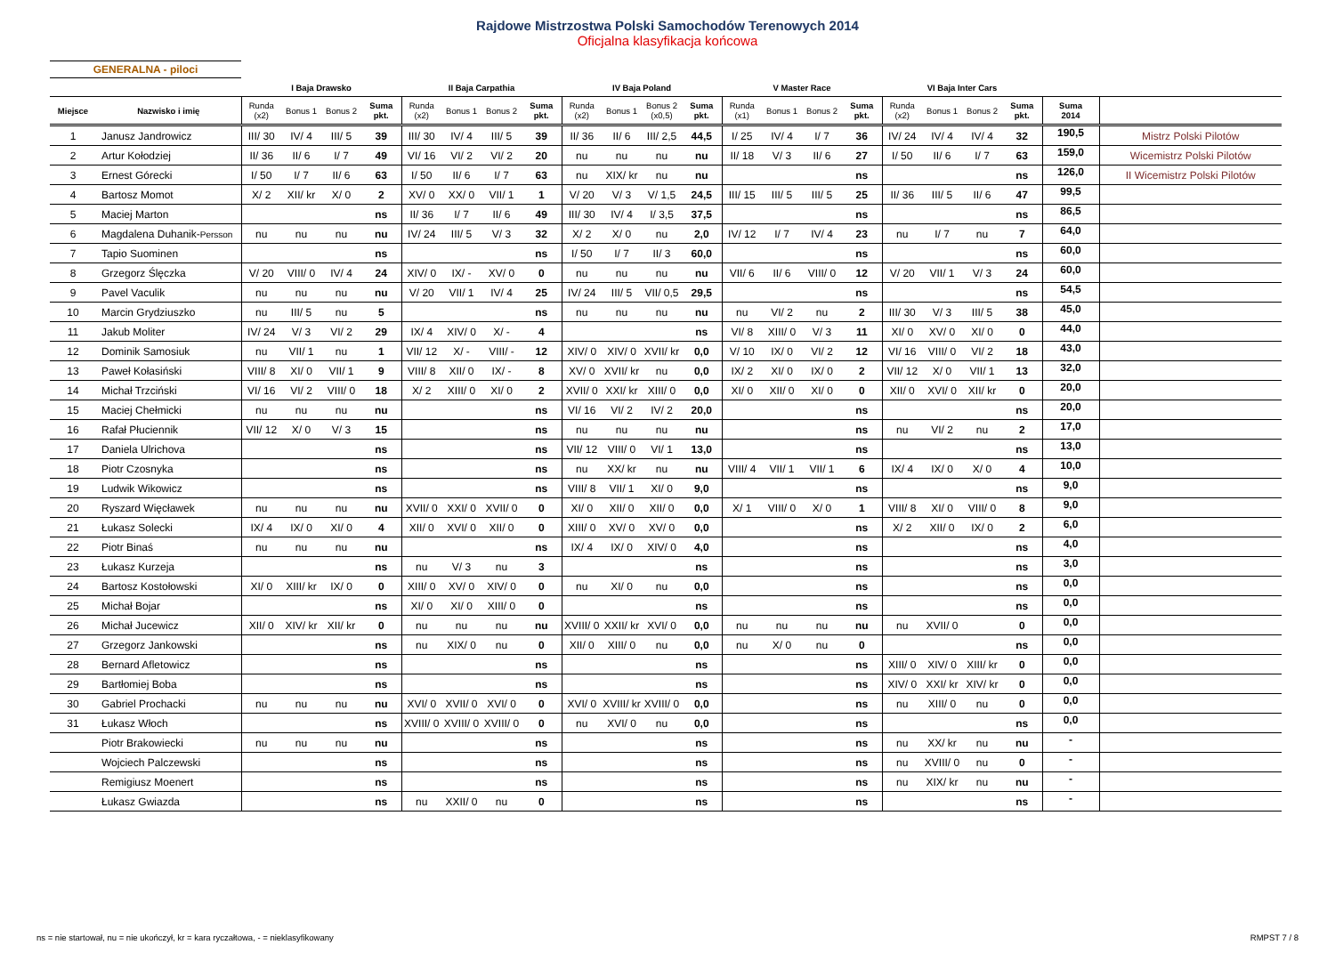Rajdowe Mistrzostwa Polski Samochodów Terenowych 2014
Oficjalna klasyfikacja końcowa
GENERALNA - piloci
| | | I Baja Drawsko | | | | II Baja Carpathia | | | | IV Baja Poland | | | | V Master Race | | | | VI Baja Inter Cars | | | | | |
| --- | --- | --- | --- | --- | --- | --- | --- | --- | --- | --- | --- | --- | --- | --- | --- | --- | --- | --- | --- | --- | --- | --- | --- |
| Miejsce | Nazwisko i imię | Runda (x2) | Bonus 1 | Bonus 2 | Suma pkt. | Runda (x2) | Bonus 1 | Bonus 2 | Suma pkt. | Runda (x2) | Bonus 1 | Bonus 2 (x0,5) | Suma pkt. | Runda (x1) | Bonus 1 | Bonus 2 | Suma pkt. | Runda (x2) | Bonus 1 | Bonus 2 | Suma pkt. | Suma 2014 | |
| 1 | Janusz Jandrowicz | III/ 30 | IV/ 4 | III/ 5 | 39 | III/ 30 | IV/ 4 | III/ 5 | 39 | II/ 36 | II/ 6 | III/ 2,5 | 44,5 | I/ 25 | IV/ 4 | I/ 7 | 36 | IV/ 24 | IV/ 4 | IV/ 4 | 32 | 190,5 | Mistrz Polski Pilotów |
| 2 | Artur Kołodziej | II/ 36 | II/ 6 | I/ 7 | 49 | VI/ 16 | VI/ 2 | VI/ 2 | 20 | nu | nu | nu | nu | II/ 18 | V/ 3 | II/ 6 | 27 | I/ 50 | II/ 6 | I/ 7 | 63 | 159,0 | Wicemistrz Polski Pilotów |
| 3 | Ernest Górecki | I/ 50 | I/ 7 | II/ 6 | 63 | I/ 50 | II/ 6 | I/ 7 | 63 | nu | XIX/ kr | nu | nu | | | | ns | | | | ns | 126,0 | II Wicemistrz Polski Pilotów |
| 4 | Bartosz Momot | X/ 2 | XII/ kr | X/ 0 | 2 | XV/ 0 | XX/ 0 | VII/ 1 | 1 | V/ 20 | V/ 3 | V/ 1,5 | 24,5 | III/ 15 | III/ 5 | III/ 5 | 25 | II/ 36 | III/ 5 | II/ 6 | 47 | 99,5 | |
| 5 | Maciej Marton | | | | ns | II/ 36 | I/ 7 | II/ 6 | 49 | III/ 30 | IV/ 4 | I/ 3,5 | 37,5 | | | | ns | | | | ns | 86,5 | |
| 6 | Magdalena Duhanik- Persson | nu | nu | nu | nu | IV/ 24 | III/ 5 | V/ 3 | 32 | X/ 2 | X/ 0 | nu | 2,0 | IV/ 12 | I/ 7 | IV/ 4 | 23 | nu | I/ 7 | nu | 7 | 64,0 | |
| 7 | Tapio Suominen | | | | ns | | | | ns | I/ 50 | I/ 7 | II/ 3 | 60,0 | | | | ns | | | | ns | 60,0 | |
| 8 | Grzegorz Ślęczka | V/ 20 | VIII/ 0 | IV/ 4 | 24 | XIV/ 0 | IX/ - | XV/ 0 | 0 | nu | nu | nu | nu | VII/ 6 | II/ 6 | VIII/ 0 | 12 | V/ 20 | VII/ 1 | V/ 3 | 24 | 60,0 | |
| 9 | Pavel Vaculik | nu | nu | nu | nu | V/ 20 | VII/ 1 | IV/ 4 | 25 | IV/ 24 | III/ 5 | VII/ 0,5 | 29,5 | | | | ns | | | | ns | 54,5 | |
| 10 | Marcin Grydziuszko | nu | III/ 5 | nu | 5 | | | | ns | nu | nu | nu | nu | nu | VI/ 2 | nu | 2 | III/ 30 | V/ 3 | III/ 5 | 38 | 45,0 | |
| 11 | Jakub Moliter | IV/ 24 | V/ 3 | VI/ 2 | 29 | IX/ 4 | XIV/ 0 | X/ - | 4 | | | | ns | VI/ 8 | XIII/ 0 | V/ 3 | 11 | XI/ 0 | XV/ 0 | XI/ 0 | 0 | 44,0 | |
| 12 | Dominik Samosiuk | nu | VII/ 1 | nu | 1 | VII/ 12 | X/ - | VIII/ - | 12 | XIV/ 0 | XIV/ 0 | XVII/ kr | 0,0 | V/ 10 | IX/ 0 | VI/ 2 | 12 | VI/ 16 | VIII/ 0 | VI/ 2 | 18 | 43,0 | |
| 13 | Paweł Kołasiński | VIII/ 8 | XI/ 0 | VII/ 1 | 9 | VIII/ 8 | XII/ 0 | IX/ - | 8 | XV/ 0 | XVII/ kr | nu | 0,0 | IX/ 2 | XI/ 0 | IX/ 0 | 2 | VII/ 12 | X/ 0 | VII/ 1 | 13 | 32,0 | |
| 14 | Michał Trzciński | VI/ 16 | VI/ 2 | VIII/ 0 | 18 | X/ 2 | XIII/ 0 | XI/ 0 | 2 | XVII/ 0 | XXI/ kr | XIII/ 0 | 0,0 | XI/ 0 | XII/ 0 | XI/ 0 | 0 | XII/ 0 | XVI/ 0 | XII/ kr | 0 | 20,0 | |
| 15 | Maciej Chełmicki | nu | nu | nu | nu | | | | ns | VI/ 16 | VI/ 2 | IV/ 2 | 20,0 | | | | ns | | | | ns | 20,0 | |
| 16 | Rafał Płuciennik | VII/ 12 | X/ 0 | V/ 3 | 15 | | | | ns | nu | nu | nu | nu | | | | ns | nu | VI/ 2 | nu | 2 | 17,0 | |
| 17 | Daniela Ulrichova | | | | ns | | | | ns | VII/ 12 | VIII/ 0 | VI/ 1 | 13,0 | | | | ns | | | | ns | 13,0 | |
| 18 | Piotr Czosnyka | | | | ns | | | | ns | nu | XX/ kr | nu | nu | VIII/ 4 | VII/ 1 | VII/ 1 | 6 | IX/ 4 | IX/ 0 | X/ 0 | 4 | 10,0 | |
| 19 | Ludwik Wikowicz | | | | ns | | | | ns | VIII/ 8 | VII/ 1 | XI/ 0 | 9,0 | | | | ns | | | | ns | 9,0 | |
| 20 | Ryszard Więcławek | nu | nu | nu | nu | XVII/ 0 | XXI/ 0 | XVII/ 0 | 0 | XI/ 0 | XII/ 0 | XII/ 0 | 0,0 | X/ 1 | VIII/ 0 | X/ 0 | 1 | VIII/ 8 | XI/ 0 | VIII/ 0 | 8 | 9,0 | |
| 21 | Łukasz Solecki | IX/ 4 | IX/ 0 | XI/ 0 | 4 | XII/ 0 | XVI/ 0 | XII/ 0 | 0 | XIII/ 0 | XV/ 0 | XV/ 0 | 0,0 | | | | ns | X/ 2 | XII/ 0 | IX/ 0 | 2 | 6,0 | |
| 22 | Piotr Binaś | nu | nu | nu | nu | | | | ns | IX/ 4 | IX/ 0 | XIV/ 0 | 4,0 | | | | ns | | | | ns | 4,0 | |
| 23 | Łukasz Kurzeja | | | | ns | nu | V/ 3 | nu | 3 | | | | ns | | | | ns | | | | ns | 3,0 | |
| 24 | Bartosz Kostołowski | XI/ 0 | XIII/ kr | IX/ 0 | 0 | XIII/ 0 | XV/ 0 | XIV/ 0 | 0 | nu | XI/ 0 | nu | 0,0 | | | | ns | | | | ns | 0,0 | |
| 25 | Michał Bojar | | | | ns | XI/ 0 | XI/ 0 | XIII/ 0 | 0 | | | | ns | | | | ns | | | | ns | 0,0 | |
| 26 | Michał Jucewicz | XII/ 0 | XIV/ kr | XII/ kr | 0 | nu | nu | nu | nu | XVIII/ 0 | XXII/ kr | XVI/ 0 | 0,0 | nu | nu | nu | nu | nu | XVII/ 0 | | 0 | 0,0 | |
| 27 | Grzegorz Jankowski | | | | ns | nu | XIX/ 0 | nu | 0 | XII/ 0 | XIII/ 0 | nu | 0,0 | nu | X/ 0 | nu | 0 | | | | ns | 0,0 | |
| 28 | Bernard Afletowicz | | | | ns | | | | ns | | | | ns | | | | ns | XIII/ 0 | XIV/ 0 | XIII/ kr | 0 | 0,0 | |
| 29 | Bartłomiej Boba | | | | ns | | | | ns | | | | ns | | | | ns | XIV/ 0 | XXI/ kr | XIV/ kr | 0 | 0,0 | |
| 30 | Gabriel Prochacki | nu | nu | nu | nu | XVI/ 0 | XVII/ 0 | XVI/ 0 | 0 | XVI/ 0 | XVIII/ kr | XVIII/ 0 | 0,0 | | | | ns | nu | XIII/ 0 | nu | 0 | 0,0 | |
| 31 | Łukasz Włoch | | | | ns | XVIII/ 0 | XVIII/ 0 | XVIII/ 0 | 0 | nu | XVI/ 0 | nu | 0,0 | | | | ns | | | | ns | 0,0 | |
| | Piotr Brakowiecki | nu | nu | nu | nu | | | | ns | | | | ns | | | | ns | nu | XX/ kr | nu | nu | - | |
| | Wojciech Palczewski | | | | ns | | | | ns | | | | ns | | | | ns | nu | XVIII/ 0 | nu | 0 | - | |
| | Remigiusz Moenert | | | | ns | | | | ns | | | | ns | | | | ns | nu | XIX/ kr | nu | nu | - | |
| | Łukasz Gwiazda | | | | ns | nu | XXII/ 0 | nu | 0 | | | | ns | | | | ns | | | | ns | - | |
ns = nie startował, nu = nie ukończył, kr = kara ryczałtowa, - = nieklasyfikowany RMPST 7 / 8